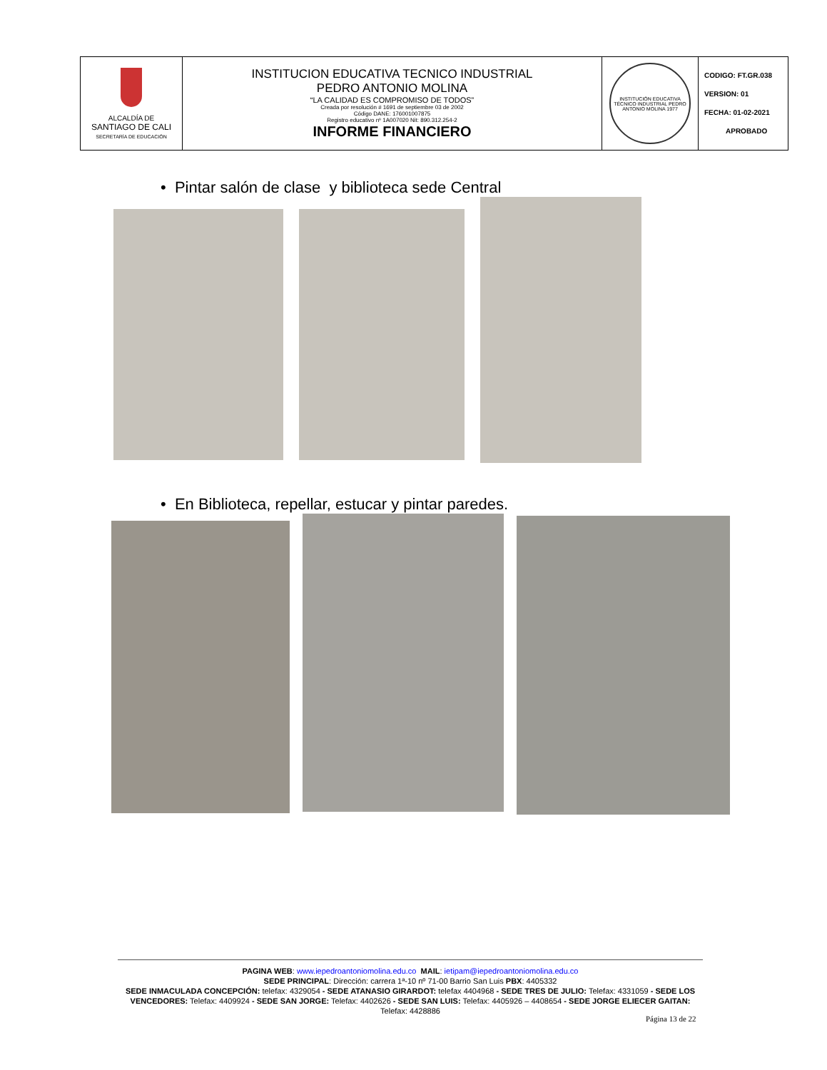| ALCALDÍA DE SANTIAGO DE CALI SECRETARÍA DE EDUCACIÓN | INSTITUCION EDUCATIVA TECNICO INDUSTRIAL PEDRO ANTONIO MOLINA “LA CALIDAD ES COMPROMISO DE TODOS” Creada por resolución # 1691 de septiembre 03 de 2002 Código DANE: 176001007875 Registro educativo nº 1A007020 Nit: 890.312.254-2 INFORME FINANCIERO | INSTITUCIÓN EDUCATIVA TÉCNICO INDUSTRIAL PEDRO ANTONIO MOLINA 1977 | CODIGO: FT.GR.038 VERSION: 01 FECHA: 01-02-2021 APROBADO |
• Pintar salón de clase y biblioteca sede Central
• En Biblioteca, repellar, estucar y pintar paredes.
PAGINA WEB: www.iepedroantoniomolina.edu.co MAIL: ietipam@iepedroantoniomolina.edu.co
SEDE PRINCIPAL: Dirección: carrera 1ª-10 nº 71-00 Barrio San Luis PBX: 4405332
SEDE INMACULADA CONCEPCIÓN: telefax: 4329054 - SEDE ATANASIO GIRARDOT: telefax 4404968 - SEDE TRES DE JULIO: Telefax: 4331059 - SEDE LOS VENCEDORES: Telefax: 4409924 - SEDE SAN JORGE: Telefax: 4402626 - SEDE SAN LUIS: Telefax: 4405926 – 4408654 - SEDE JORGE ELIECER GAITAN: Telefax: 4428886
Página 13 de 22